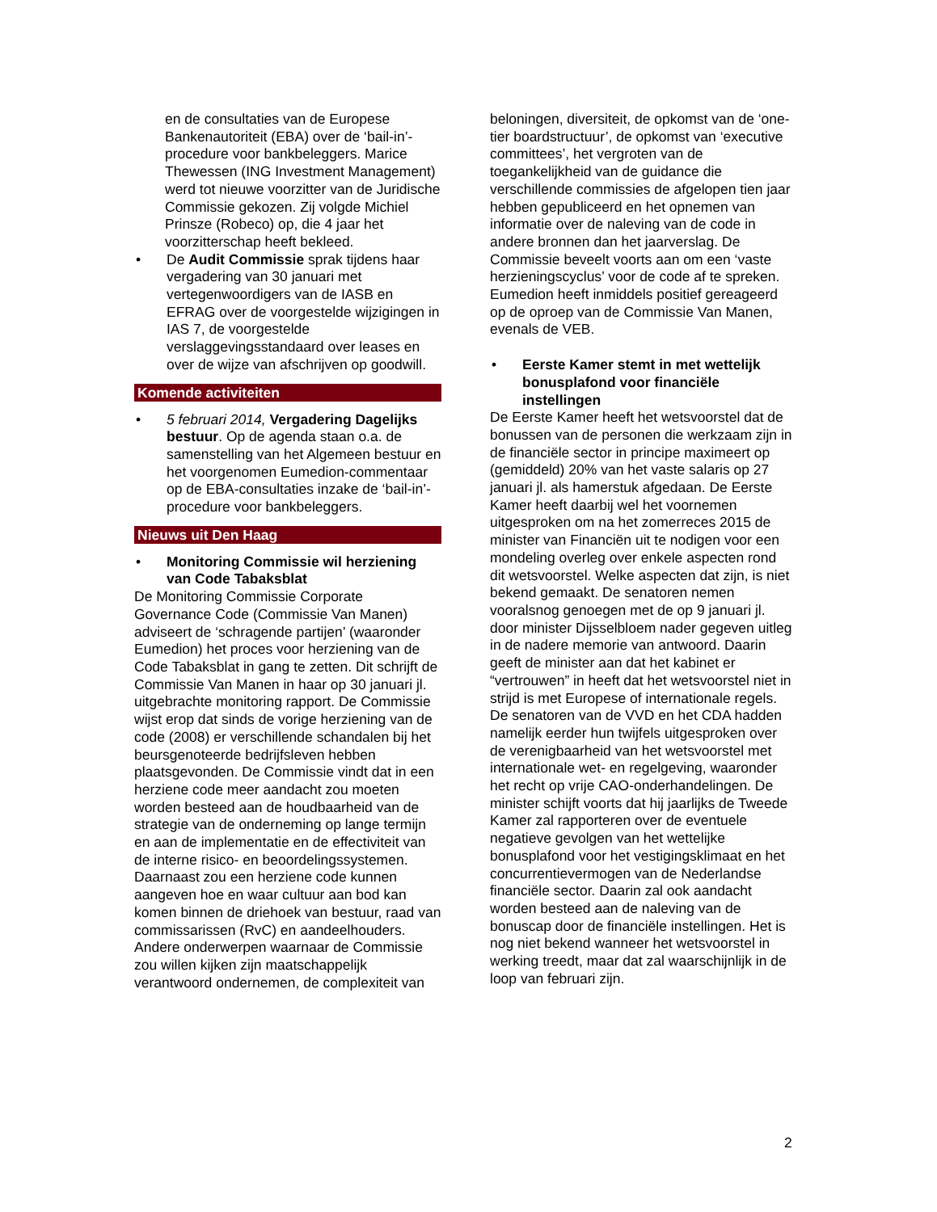en de consultaties van de Europese Bankenautoriteit (EBA) over de ‘bail-in’-procedure voor bankbeleggers. Marice Thewessen (ING Investment Management) werd tot nieuwe voorzitter van de Juridische Commissie gekozen. Zij volgde Michiel Prinsze (Robeco) op, die 4 jaar het voorzitterschap heeft bekleed.
• De Audit Commissie sprak tijdens haar vergadering van 30 januari met vertegenwoordigers van de IASB en EFRAG over de voorgestelde wijzigingen in IAS 7, de voorgestelde verslaggevingsstandaard over leases en over de wijze van afschrijven op goodwill.
Komende activiteiten
• 5 februari 2014, Vergadering Dagelijks bestuur. Op de agenda staan o.a. de samenstelling van het Algemeen bestuur en het voorgenomen Eumedion-commentaar op de EBA-consultaties inzake de ‘bail-in’-procedure voor bankbeleggers.
Nieuws uit Den Haag
• Monitoring Commissie wil herziening van Code Tabaksblat
De Monitoring Commissie Corporate Governance Code (Commissie Van Manen) adviseert de ‘schragende partijen’ (waaronder Eumedion) het proces voor herziening van de Code Tabaksblat in gang te zetten. Dit schrijft de Commissie Van Manen in haar op 30 januari jl. uitgebrachte monitoring rapport. De Commissie wijst erop dat sinds de vorige herziening van de code (2008) er verschillende schandalen bij het beursgenoteerde bedrijfsleven hebben plaatsgevonden. De Commissie vindt dat in een herziene code meer aandacht zou moeten worden besteed aan de houdbaarheid van de strategie van de onderneming op lange termijn en aan de implementatie en de effectiviteit van de interne risico- en beoordelingssystemen. Daarnaast zou een herziene code kunnen aangeven hoe en waar cultuur aan bod kan komen binnen de driehoek van bestuur, raad van commissarissen (RvC) en aandeelhouders. Andere onderwerpen waarnaar de Commissie zou willen kijken zijn maatschappelijk verantwoord ondernemen, de complexiteit van
beloningen, diversiteit, de opkomst van de ‘one-tier boardstructuur’, de opkomst van ‘executive committees’, het vergroten van de toegankelijkheid van de guidance die verschillende commissies de afgelopen tien jaar hebben gepubliceerd en het opnemen van informatie over de naleving van de code in andere bronnen dan het jaarverslag. De Commissie beveelt voorts aan om een ‘vaste herzieningscyclus’ voor de code af te spreken. Eumedion heeft inmiddels positief gereageerd op de oproep van de Commissie Van Manen, evenals de VEB.
• Eerste Kamer stemt in met wettelijk bonusplafond voor financiële instellingen
De Eerste Kamer heeft het wetsvoorstel dat de bonussen van de personen die werkzaam zijn in de financiële sector in principe maximeert op (gemiddeld) 20% van het vaste salaris op 27 januari jl. als hamerstuk afgedaan. De Eerste Kamer heeft daarbij wel het voornemen uitgesproken om na het zomerreces 2015 de minister van Financiën uit te nodigen voor een mondeling overleg over enkele aspecten rond dit wetsvoorstel. Welke aspecten dat zijn, is niet bekend gemaakt. De senatoren nemen vooralsnog genoegen met de op 9 januari jl. door minister Dijsselbloem nader gegeven uitleg in de nadere memorie van antwoord. Daarin geeft de minister aan dat het kabinet er “vertrouwen” in heeft dat het wetsvoorstel niet in strijd is met Europese of internationale regels. De senatoren van de VVD en het CDA hadden namelijk eerder hun twijfels uitgesproken over de verenigbaarheid van het wetsvoorstel met internationale wet- en regelgeving, waaronder het recht op vrije CAO-onderhandelingen. De minister schijft voorts dat hij jaarlijks de Tweede Kamer zal rapporteren over de eventuele negatieve gevolgen van het wettelijke bonusplafond voor het vestigingsklimaat en het concurrentievermogen van de Nederlandse financiële sector. Daarin zal ook aandacht worden besteed aan de naleving van de bonuscap door de financiële instellingen. Het is nog niet bekend wanneer het wetsvoorstel in werking treedt, maar dat zal waarschijnlijk in de loop van februari zijn.
2